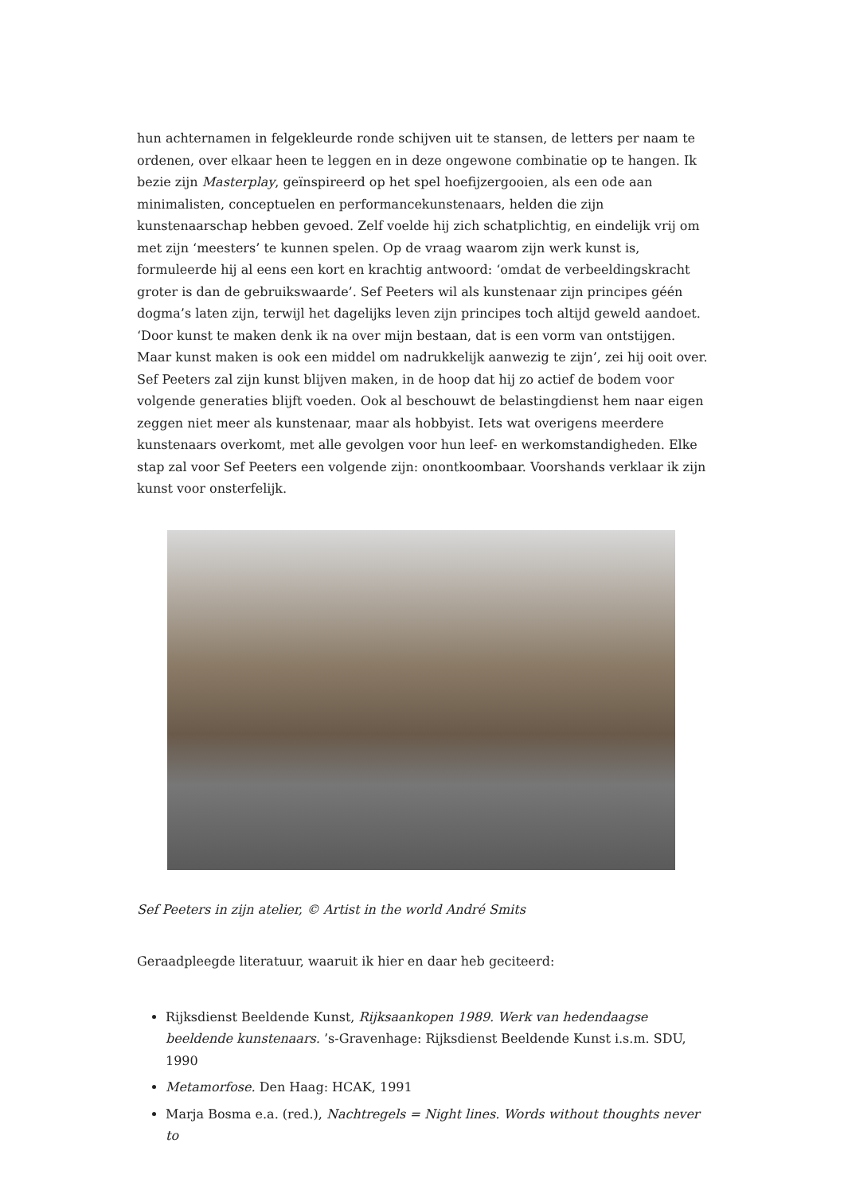hun achternamen in felgekleurde ronde schijven uit te stansen, de letters per naam te ordenen, over elkaar heen te leggen en in deze ongewone combinatie op te hangen. Ik bezie zijn Masterplay, geïnspireerd op het spel hoefijzergooien, als een ode aan minimalisten, conceptuelen en performancekunstenaars, helden die zijn kunstenaarschap hebben gevoed. Zelf voelde hij zich schatplichtig, en eindelijk vrij om met zijn ‘meesters’ te kunnen spelen. Op de vraag waarom zijn werk kunst is, formuleerde hij al eens een kort en krachtig antwoord: ‘omdat de verbeeldingskracht groter is dan de gebruikswaarde’. Sef Peeters wil als kunstenaar zijn principes géén dogma’s laten zijn, terwijl het dagelijks leven zijn principes toch altijd geweld aandoet. ‘Door kunst te maken denk ik na over mijn bestaan, dat is een vorm van ontstijgen. Maar kunst maken is ook een middel om nadrukkelijk aanwezig te zijn’, zei hij ooit over. Sef Peeters zal zijn kunst blijven maken, in de hoop dat hij zo actief de bodem voor volgende generaties blijft voeden. Ook al beschouwt de belastingdienst hem naar eigen zeggen niet meer als kunstenaar, maar als hobbyist. Iets wat overigens meerdere kunstenaars overkomt, met alle gevolgen voor hun leef- en werkomstandigheden. Elke stap zal voor Sef Peeters een volgende zijn: onontkoombaar. Voorshands verklaar ik zijn kunst voor onsterfelijk.
Sef Peeters in zijn atelier, © Artist in the world André Smits
Geraadpleegde literatuur, waaruit ik hier en daar heb geciteerd:
Rijksdienst Beeldende Kunst, Rijksaankopen 1989. Werk van hedendaagse beeldende kunstenaars. ’s-Gravenhage: Rijksdienst Beeldende Kunst i.s.m. SDU, 1990
Metamorfose. Den Haag: HCAK, 1991
Marja Bosma e.a. (red.), Nachtregels = Night lines. Words without thoughts never to